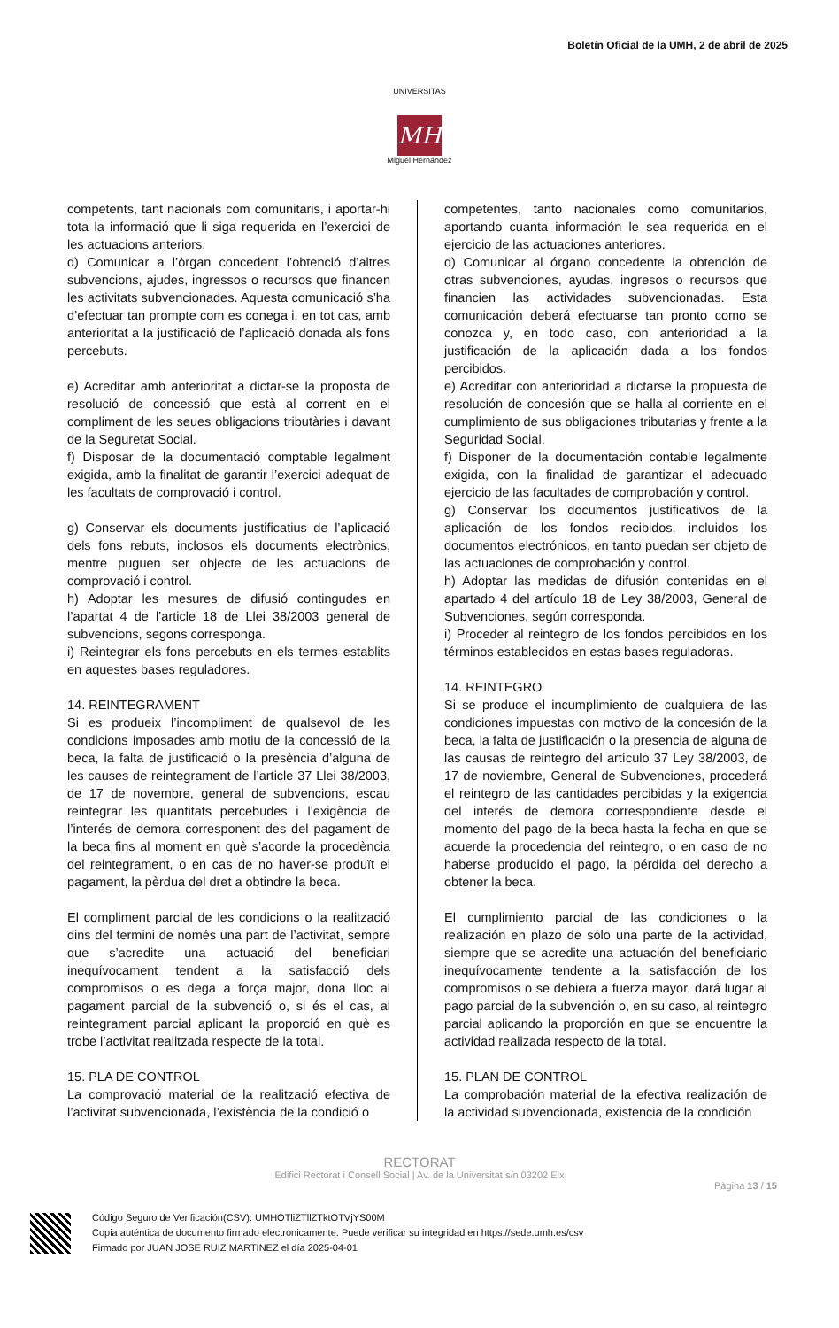Boletín Oficial de la UMH, 2 de abril de 2025
UNIVERSITAS
MH
Miguel Hernández
competents, tant nacionals com comunitaris, i aportar-hi tota la informació que li siga requerida en l’exercici de les actuacions anteriors.
d) Comunicar a l’òrgan concedent l’obtenció d’altres subvencions, ajudes, ingressos o recursos que financen les activitats subvencionades. Aquesta comunicació s’ha d’efectuar tan prompte com es conega i, en tot cas, amb anterioritat a la justificació de l’aplicació donada als fons percebuts.
e) Acreditar amb anterioritat a dictar-se la proposta de resolució de concessió que està al corrent en el compliment de les seues obligacions tributàries i davant de la Seguretat Social.
f) Disposar de la documentació comptable legalment exigida, amb la finalitat de garantir l’exercici adequat de les facultats de comprovació i control.
g) Conservar els documents justificatius de l’aplicació dels fons rebuts, inclosos els documents electrònics, mentre puguen ser objecte de les actuacions de comprovació i control.
h) Adoptar les mesures de difusió contingudes en l’apartat 4 de l’article 18 de Llei 38/2003 general de subvencions, segons corresponga.
i) Reintegrar els fons percebuts en els termes establits en aquestes bases reguladores.
14. REINTEGRAMENT
Si es produeix l’incompliment de qualsevol de les condicions imposades amb motiu de la concessió de la beca, la falta de justificació o la presència d’alguna de les causes de reintegrament de l’article 37 Llei 38/2003, de 17 de novembre, general de subvencions, escau reintegrar les quantitats percebudes i l’exigència de l’interés de demora corresponent des del pagament de la beca fins al moment en què s’acorde la procedència del reintegrament, o en cas de no haver-se produït el pagament, la pèrdua del dret a obtindre la beca.
El compliment parcial de les condicions o la realització dins del termini de només una part de l’activitat, sempre que s’acredite una actuació del beneficiari inequívocament tendent a la satisfacció dels compromisos o es dega a força major, dona lloc al pagament parcial de la subvenció o, si és el cas, al reintegrament parcial aplicant la proporció en què es trobe l’activitat realitzada respecte de la total.
15. PLA DE CONTROL
La comprovació material de la realització efectiva de l’activitat subvencionada, l’existència de la condició o
competentes, tanto nacionales como comunitarios, aportando cuanta información le sea requerida en el ejercicio de las actuaciones anteriores.
d) Comunicar al órgano concedente la obtención de otras subvenciones, ayudas, ingresos o recursos que financien las actividades subvencionadas. Esta comunicación deberá efectuarse tan pronto como se conozca y, en todo caso, con anterioridad a la justificación de la aplicación dada a los fondos percibidos.
e) Acreditar con anterioridad a dictarse la propuesta de resolución de concesión que se halla al corriente en el cumplimiento de sus obligaciones tributarias y frente a la Seguridad Social.
f) Disponer de la documentación contable legalmente exigida, con la finalidad de garantizar el adecuado ejercicio de las facultades de comprobación y control.
g) Conservar los documentos justificativos de la aplicación de los fondos recibidos, incluidos los documentos electrónicos, en tanto puedan ser objeto de las actuaciones de comprobación y control.
h) Adoptar las medidas de difusión contenidas en el apartado 4 del artículo 18 de Ley 38/2003, General de Subvenciones, según corresponda.
i) Proceder al reintegro de los fondos percibidos en los términos establecidos en estas bases reguladoras.
14. REINTEGRO
Si se produce el incumplimiento de cualquiera de las condiciones impuestas con motivo de la concesión de la beca, la falta de justificación o la presencia de alguna de las causas de reintegro del artículo 37 Ley 38/2003, de 17 de noviembre, General de Subvenciones, procederá el reintegro de las cantidades percibidas y la exigencia del interés de demora correspondiente desde el momento del pago de la beca hasta la fecha en que se acuerde la procedencia del reintegro, o en caso de no haberse producido el pago, la pérdida del derecho a obtener la beca.
El cumplimiento parcial de las condiciones o la realización en plazo de sólo una parte de la actividad, siempre que se acredite una actuación del beneficiario inequívocamente tendente a la satisfacción de los compromisos o se debiera a fuerza mayor, dará lugar al pago parcial de la subvención o, en su caso, al reintegro parcial aplicando la proporción en que se encuentre la actividad realizada respecto de la total.
15. PLAN DE CONTROL
La comprobación material de la efectiva realización de la actividad subvencionada, existencia de la condición
RECTORAT
Edifici Rectorat i Consell Social | Av. de la Universitat s/n 03202 Elx
Pàgina 13 / 15
Código Seguro de Verificación(CSV): UMHOTliZTllZTktOTVjYS00M
Copia auténtica de documento firmado electrónicamente. Puede verificar su integridad en https://sede.umh.es/csv
Firmado por JUAN JOSE RUIZ MARTINEZ el día 2025-04-01